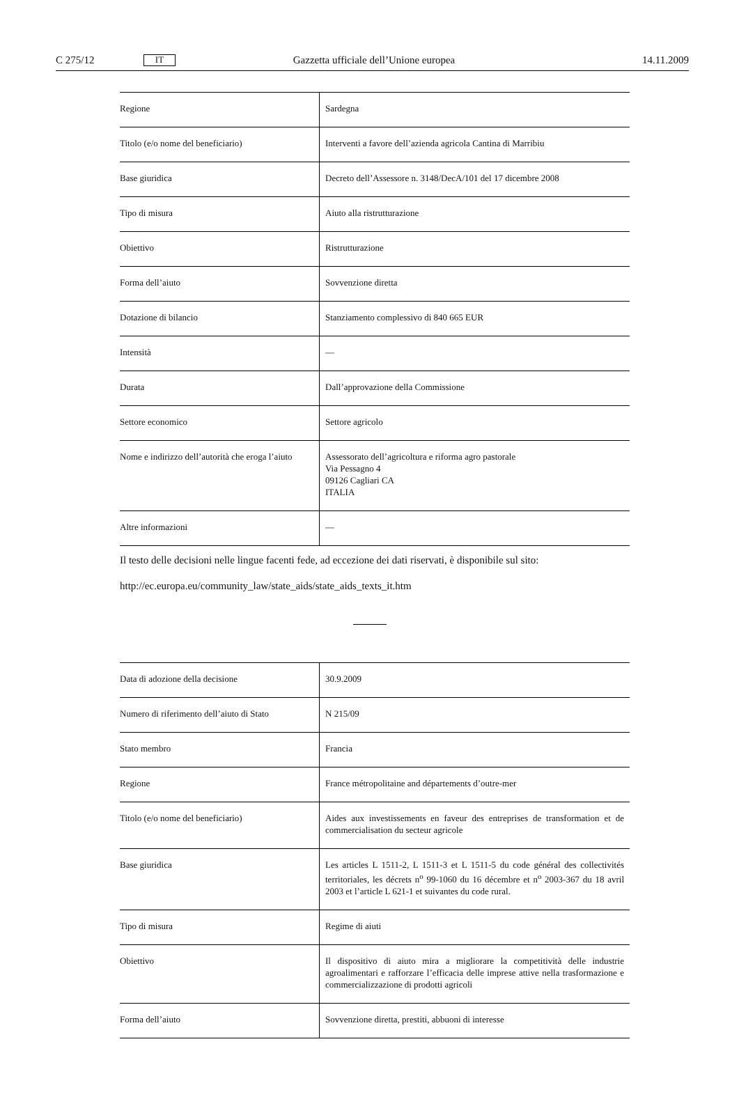C 275/12 IT Gazzetta ufficiale dell’Unione europea 14.11.2009
| Regione | Sardegna |
| Titolo (e/o nome del beneficiario) | Interventi a favore dell’azienda agricola Cantina di Marribiu |
| Base giuridica | Decreto dell’Assessore n. 3148/DecA/101 del 17 dicembre 2008 |
| Tipo di misura | Aiuto alla ristrutturazione |
| Obiettivo | Ristrutturazione |
| Forma dell’aiuto | Sovvenzione diretta |
| Dotazione di bilancio | Stanziamento complessivo di 840 665 EUR |
| Intensità | — |
| Durata | Dall’approvazione della Commissione |
| Settore economico | Settore agricolo |
| Nome e indirizzo dell’autorità che eroga l’aiuto | Assessorato dell’agricoltura e riforma agro pastorale Via Pessagno 4 09126 Cagliari CA ITALIA |
| Altre informazioni | — |
Il testo delle decisioni nelle lingue facenti fede, ad eccezione dei dati riservati, è disponibile sul sito:
http://ec.europa.eu/community_law/state_aids/state_aids_texts_it.htm
| Data di adozione della decisione | 30.9.2009 |
| Numero di riferimento dell’aiuto di Stato | N 215/09 |
| Stato membro | Francia |
| Regione | France métropolitaine and départements d’outre-mer |
| Titolo (e/o nome del beneficiario) | Aides aux investissements en faveur des entreprises de transformation et de commercialisation du secteur agricole |
| Base giuridica | Les articles L 1511-2, L 1511-3 et L 1511-5 du code général des collectivités territoriales, les décrets n<sup>o</sup> 99-1060 du 16 décembre et n<sup>o</sup> 2003-367 du 18 avril 2003 et l’article L 621-1 et suivantes du code rural. |
| Tipo di misura | Regime di aiuti |
| Obiettivo | Il dispositivo di aiuto mira a migliorare la competitività delle industrie agroalimentari e rafforzare l’efficacia delle imprese attive nella trasformazione e commercializzazione di prodotti agricoli |
| Forma dell’aiuto | Sovvenzione diretta, prestiti, abbuoni di interesse |